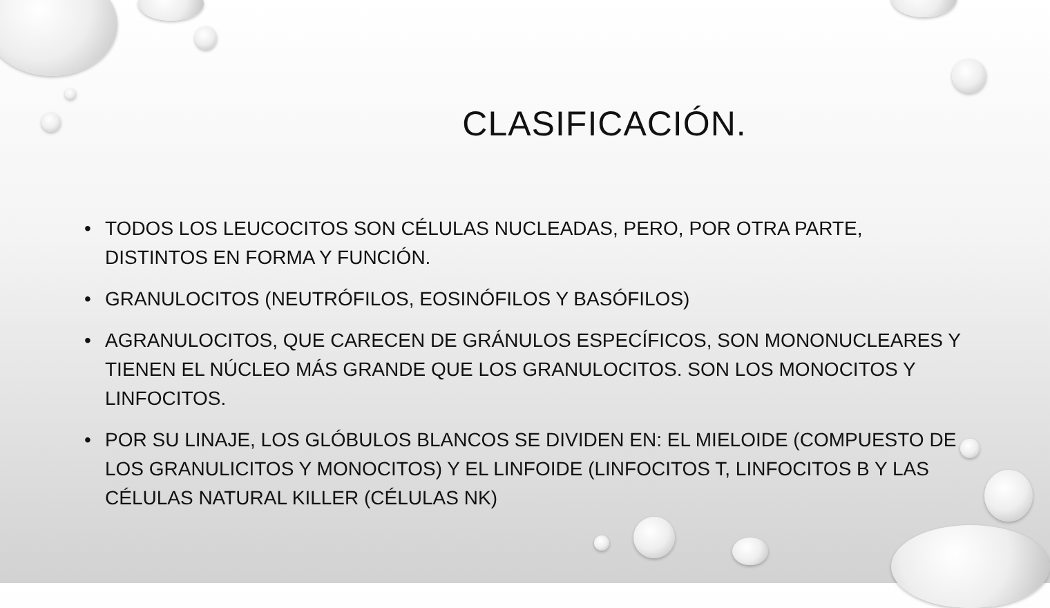CLASIFICACIÓN.
• TODOS LOS LEUCOCITOS SON CÉLULAS NUCLEADAS, PERO, POR OTRA PARTE, DISTINTOS EN FORMA Y FUNCIÓN.
• GRANULOCITOS (NEUTRÓFILOS, EOSINÓFILOS Y BASÓFILOS)
• AGRANULOCITOS, QUE CARECEN DE GRÁNULOS ESPECÍFICOS, SON MONONUCLEARES Y TIENEN EL NÚCLEO MÁS GRANDE QUE LOS GRANULOCITOS. SON LOS MONOCITOS Y LINFOCITOS.
• POR SU LINAJE, LOS GLÓBULOS BLANCOS SE DIVIDEN EN: EL MIELOIDE (COMPUESTO DE LOS GRANULICITOS Y MONOCITOS) Y EL LINFOIDE (LINFOCITOS T, LINFOCITOS B Y LAS CÉLULAS NATURAL KILLER (CÉLULAS NK)